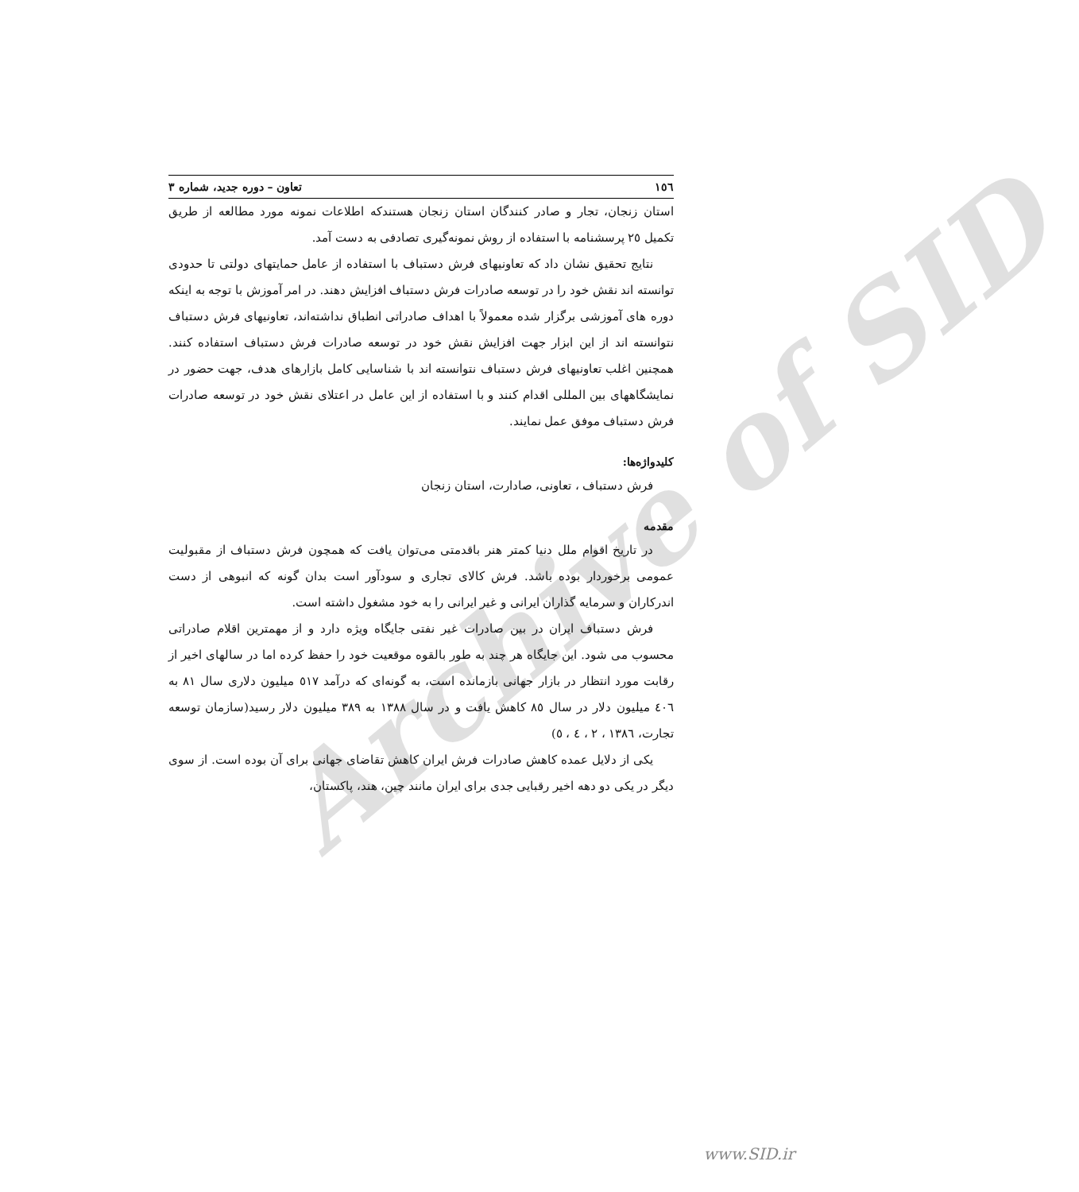Archive of SID
١٥٦ تعاون – دوره جدید، شماره ٣
استان زنجان، تجار و صادر کنندگان استان زنجان هستندکه اطلاعات نمونه مورد مطالعه از طریق تکمیل ٢٥ پرسشنامه با استفاده از روش نمونه‌گیری تصادفی به دست آمد.
نتایج تحقیق نشان داد که تعاونیهای فرش دستباف با استفاده از عامل حمایتهای دولتی تا حدودی توانسته اند نقش خود را در توسعه صادرات فرش دستباف افزایش دهند. در امر آموزش با توجه به اینکه دوره های آموزشی برگزار شده معمولاً با اهداف صادراتی انطباق نداشته‌اند، تعاونیهای فرش دستباف نتوانسته اند از این ابزار جهت افزایش نقش خود در توسعه صادرات فرش دستباف استفاده کنند. همچنین اغلب تعاونیهای فرش دستباف نتوانسته اند با شناسایی کامل بازارهای هدف، جهت حضور در نمایشگاههای بین المللی اقدام کنند و با استفاده از این عامل در اعتلای نقش خود در توسعه صادرات فرش دستباف موفق عمل نمایند.
کلیدواژه‌ها:
فرش دستباف ، تعاونی، صادارت، استان زنجان
مقدمه
در تاریخ اقوام ملل دنیا کمتر هنر باقدمتی می‌توان یافت که همچون فرش دستباف از مقبولیت عمومی برخوردار بوده باشد. فرش کالای تجاری و سودآور است بدان گونه که انبوهی از دست اندرکاران و سرمایه گذاران ایرانی و غیر ایرانی را به خود مشغول داشته است.
فرش دستباف ایران در بین صادرات غیر نفتی جایگاه ویژه دارد و از مهمترین اقلام صادراتی محسوب می شود. این جایگاه هر چند به طور بالقوه موقعیت خود را حفظ کرده اما در سالهای اخیر از رقابت مورد انتظار در بازار جهانی بازمانده است، به گونه‌ای که درآمد ٥١٧ میلیون دلاری سال ٨١ به ٤٠٦ میلیون دلار در سال ٨٥ کاهش یافت و در سال ١٣٨٨ به ٣٨٩ میلیون دلار رسید(سازمان توسعه تجارت، ١٣٨٦ ، ٢ ، ٤ ، ٥)
یکی از دلایل عمده کاهش صادرات فرش ایران کاهش تقاضای جهانی برای آن بوده است. از سوی دیگر در یکی دو دهه اخیر رقبایی جدی برای ایران مانند چین، هند، پاکستان،
www.SID.ir